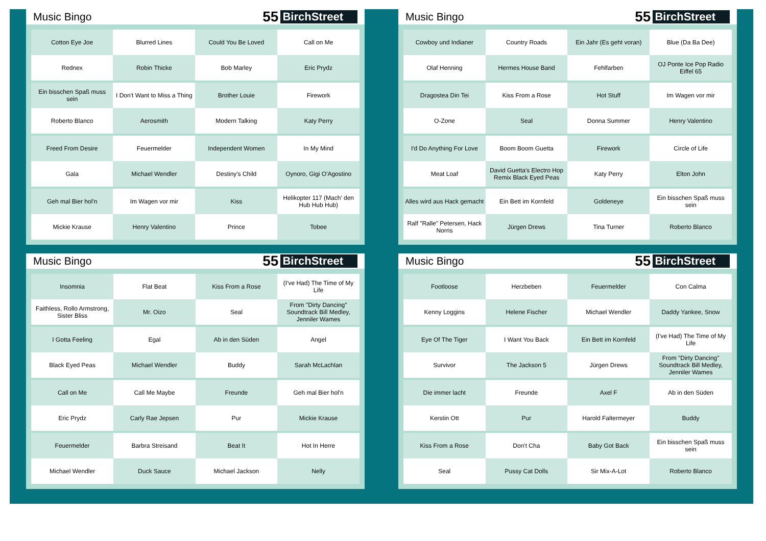Music Bingo 55 BirchStreet
| Cotton Eye Joe | Blurred Lines | Could You Be Loved | Call on Me |
| Rednex | Robin Thicke | Bob Marley | Eric Prydz |
| Ein bisschen Spaß muss sein | I Don't Want to Miss a Thing | Brother Louie | Firework |
| Roberto Blanco | Aerosmith | Modern Talking | Katy Perry |
| Freed From Desire | Feuermelder | Independent Women | In My Mind |
| Gala | Michael Wendler | Destiny's Child | Oynoro, Gigi O'Agostino |
| Geh mal Bier hol'n | Im Wagen vor mir | Kiss | Helikopter 117 (Mach' den Hub Hub Hub) |
| Mickie Krause | Henry Valentino | Prince | Tobee |
Music Bingo 55 BirchStreet
| Cowboy und Indianer | Country Roads | Ein Jahr (Es geht voran) | Blue (Da Ba Dee) |
| Olaf Henning | Hermes House Band | Fehlfarben | OJ Ponte Ice Pop Radio Eiffel 65 |
| Dragostea Din Tei | Kiss From a Rose | Hot Stuff | Im Wagen vor mir |
| O-Zone | Seal | Donna Summer | Henry Valentino |
| I'd Do Anything For Love | Boom Boom Guetta | Firework | Circle of Life |
| Meat Loaf | David Guetta's Electro Hop Remix Black Eyed Peas | Katy Perry | Elton John |
| Alles wird aus Hack gemacht | Ein Bett im Kornfeld | Goldeneye | Ein bisschen Spaß muss sein |
| Ralf "Ralle" Petersen, Hack Norris | Jürgen Drews | Tina Turner | Roberto Blanco |
Music Bingo 55 BirchStreet
| Insomnia | Flat Beat | Kiss From a Rose | (I've Had) The Time of My Life |
| Faithless, Rollo Armstrong, Sister Bliss | Mr. Oizo | Seal | From "Dirty Dancing" Soundtrack Bill Medley, Jenniler Wames |
| I Gotta Feeling | Egal | Ab in den Süden | Angel |
| Black Eyed Peas | Michael Wendler | Buddy | Sarah McLachlan |
| Call on Me | Call Me Maybe | Freunde | Geh mal Bier hol'n |
| Eric Prydz | Carly Rae Jepsen | Pur | Mickie Krause |
| Feuermelder | Barbra Streisand | Beat It | Hot In Herre |
| Michael Wendler | Duck Sauce | Michael Jackson | Nelly |
Music Bingo 55 BirchStreet
| Footloose | Herzbeben | Feuermelder | Con Calma |
| Kenny Loggins | Helene Fischer | Michael Wendler | Daddy Yankee, Snow |
| Eye Of The Tiger | I Want You Back | Ein Bett im Kornfeld | (I've Had) The Time of My Life |
| Survivor | The Jackson 5 | Jürgen Drews | From "Dirty Dancing" Soundtrack Bill Medley, Jenniler Wames |
| Die immer lacht | Freunde | Axel F | Ab in den Süden |
| Kerstin Ott | Pur | Harold Faltermeyer | Buddy |
| Kiss From a Rose | Don't Cha | Baby Got Back | Ein bisschen Spaß muss sein |
| Seal | Pussy Cat Dolls | Sir Mix-A-Lot | Roberto Blanco |